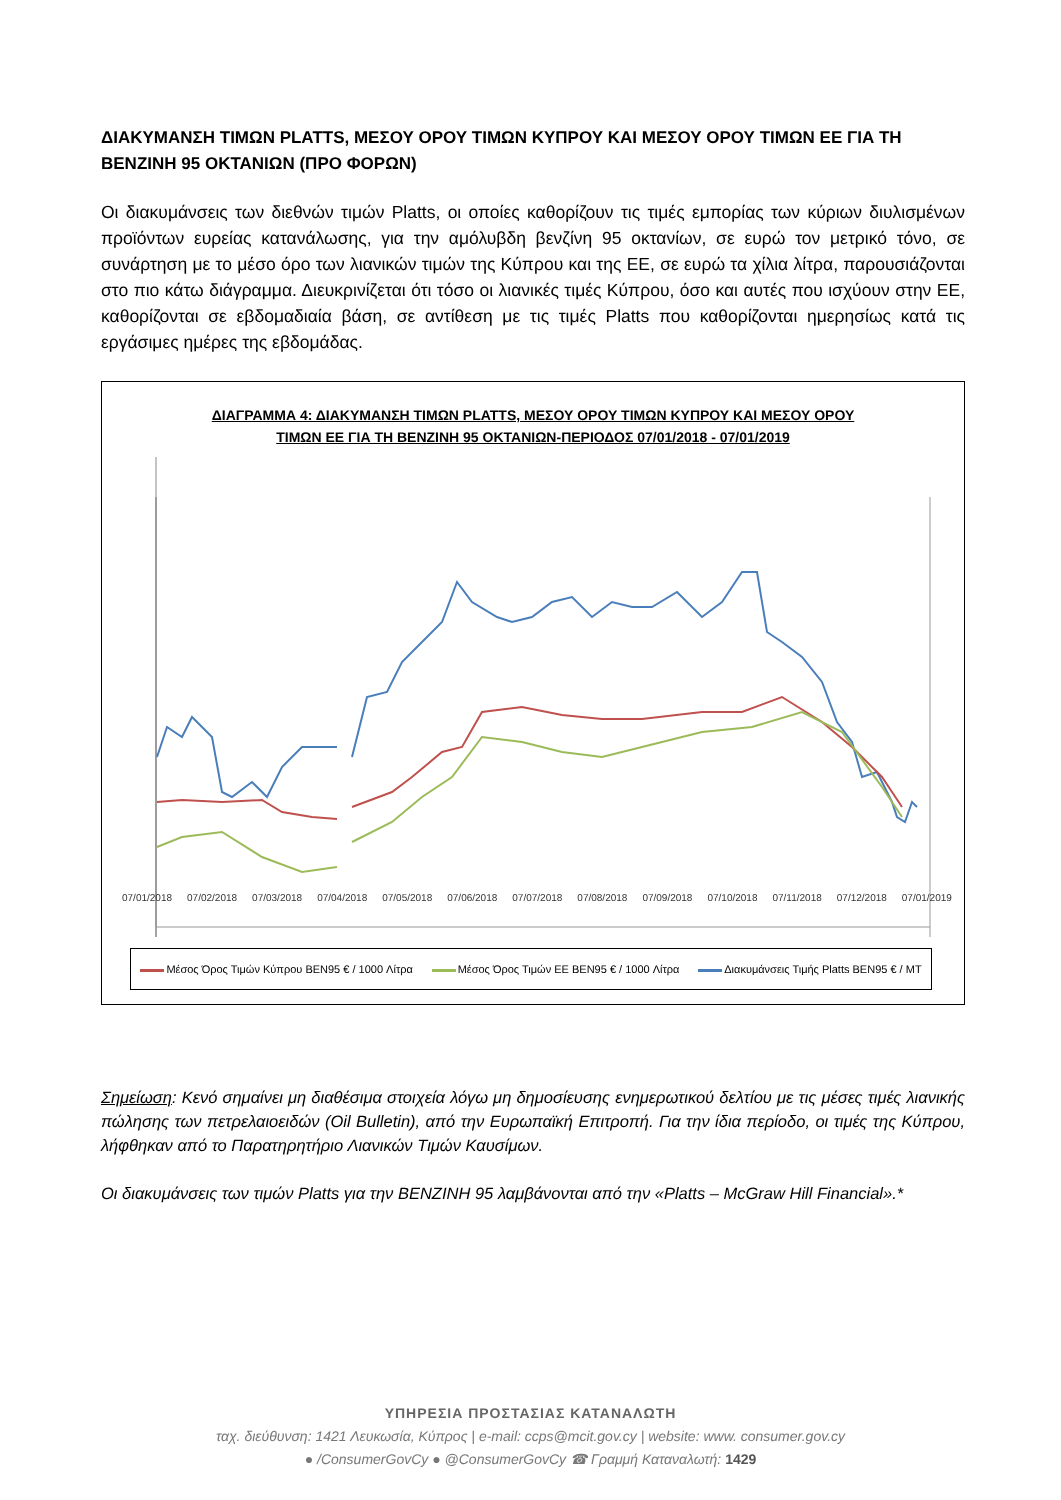ΔΙΑΚΥΜΑΝΣΗ ΤΙΜΩΝ PLATTS, ΜΕΣΟΥ ΟΡΟΥ ΤΙΜΩΝ ΚΥΠΡΟΥ ΚΑΙ ΜΕΣΟΥ ΟΡΟΥ ΤΙΜΩΝ ΕΕ ΓΙΑ ΤΗ ΒΕΝΖΙΝΗ 95 ΟΚΤΑΝΙΩΝ (ΠΡΟ ΦΟΡΩΝ)
Οι διακυμάνσεις των διεθνών τιμών Platts, οι οποίες καθορίζουν τις τιμές εμπορίας των κύριων διυλισμένων προϊόντων ευρείας κατανάλωσης, για την αμόλυβδη βενζίνη 95 οκτανίων, σε ευρώ τον μετρικό τόνο, σε συνάρτηση με το μέσο όρο των λιανικών τιμών της Κύπρου και της ΕΕ, σε ευρώ τα χίλια λίτρα, παρουσιάζονται στο πιο κάτω διάγραμμα. Διευκρινίζεται ότι τόσο οι λιανικές τιμές Κύπρου, όσο και αυτές που ισχύουν στην ΕΕ, καθορίζονται σε εβδομαδιαία βάση, σε αντίθεση με τις τιμές Platts που καθορίζονται ημερησίως κατά τις εργάσιμες ημέρες της εβδομάδας.
ΔΙΑΓΡΑΜΜΑ 4: ΔΙΑΚΥΜΑΝΣΗ ΤΙΜΩΝ PLATTS, ΜΕΣΟΥ ΟΡΟΥ ΤΙΜΩΝ ΚΥΠΡΟΥ ΚΑΙ ΜΕΣΟΥ ΟΡΟΥ
ΤΙΜΩΝ ΕΕ ΓΙΑ ΤΗ ΒΕΝΖΙΝΗ 95 ΟΚΤΑΝΙΩΝ-ΠΕΡΙΟΔΟΣ 07/01/2018 - 07/01/2019
07/01/2018 07/02/2018 07/03/2018 07/04/2018 07/05/2018 07/06/2018 07/07/2018 07/08/2018 07/09/2018 07/10/2018 07/11/2018 07/12/2018 07/01/2019
Μέσος Όρος Τιμών Κύπρου BEN95 € / 1000 Λίτρα Μέσος Όρος Τιμών ΕΕ BEN95 € / 1000 Λίτρα Διακυμάνσεις Τιμής Platts BEN95 € / MT
Σημείωση: Κενό σημαίνει μη διαθέσιμα στοιχεία λόγω μη δημοσίευσης ενημερωτικού δελτίου με τις μέσες τιμές λιανικής πώλησης των πετρελαιοειδών (Oil Bulletin), από την Ευρωπαϊκή Επιτροπή. Για την ίδια περίοδο, οι τιμές της Κύπρου, λήφθηκαν από το Παρατηρητήριο Λιανικών Τιμών Καυσίμων.
Οι διακυμάνσεις των τιμών Platts για την ΒΕΝΖΙΝΗ 95 λαμβάνονται από την «Platts – McGraw Hill Financial».*
ΥΠΗΡΕΣΙΑ ΠΡΟΣΤΑΣΙΑΣ ΚΑΤΑΝΑΛΩΤΗ
ταχ. διεύθυνση: 1421 Λευκωσία, Κύπρος | e-mail: ccps@mcit.gov.cy | website: www. consumer.gov.cy
● /ConsumerGovCy ● @ConsumerGovCy ☎ Γραμμή Καταναλωτή: 1429